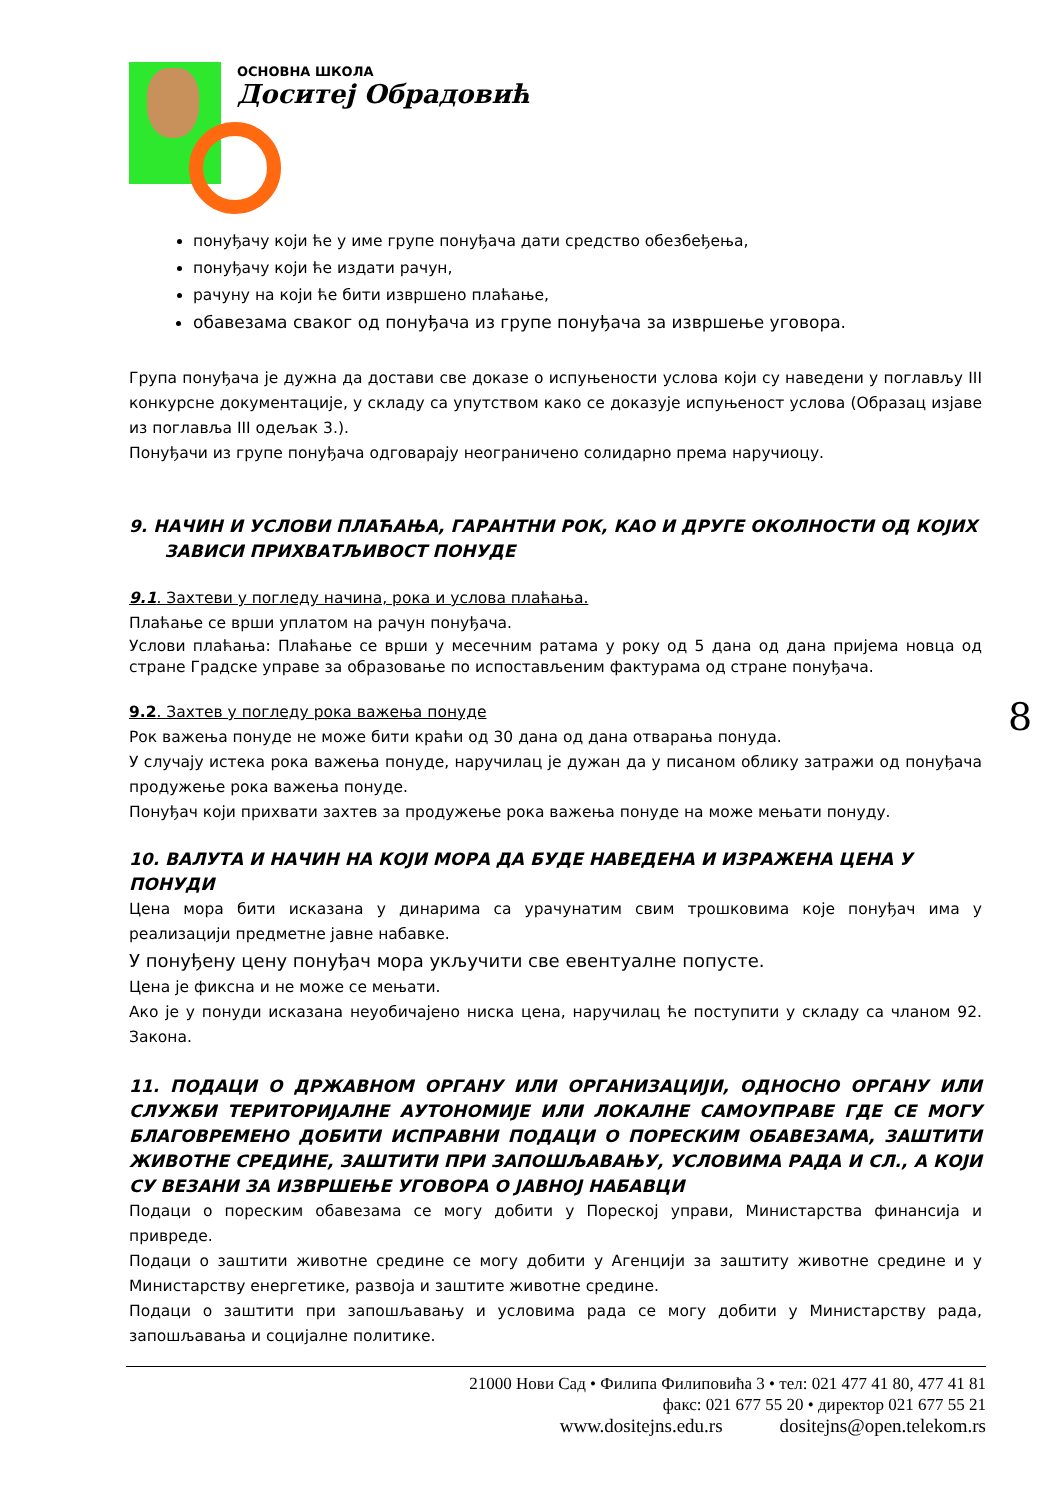ОСНОВНА ШКОЛА
Доситеј Обрадовић
понуђачу који ће у име групе понуђача дати средство обезбеђења,
понуђачу који ће издати рачун,
рачуну на који ће бити извршено плаћање,
обавезама сваког од понуђача из групе понуђача за извршење уговора.
Група понуђача је дужна да достави све доказе о испуњености услова који су наведени у поглављу III конкурсне документације, у складу са упутством како се доказује испуњеност услова (Образац изјаве из поглавља III одељак 3.).
Понуђачи из групе понуђача одговарају неограничено солидарно према наручиоцу.
9. НАЧИН И УСЛОВИ ПЛАЋАЊА, ГАРАНТНИ РОК, КАО И ДРУГЕ ОКОЛНОСТИ ОД КОЈИХ
ЗАВИСИ ПРИХВАТЉИВОСТ ПОНУДЕ
9.1. Захтеви у погледу начина, рока и услова плаћања.
Плаћање се врши уплатом на рачун понуђача.
Услови плаћања: Плаћање се врши у месечним ратама у року од 5 дана од дана пријема новца од стране Градске управе за образовање по испостављеним фактурама од стране понуђача.
9.2. Захтев у погледу рока важења понуде
Рок важења понуде не може бити краћи од 30 дана од дана отварања понуда.
У случају истека рока важења понуде, наручилац је дужан да у писаном облику затражи од понуђача продужење рока важења понуде.
Понуђач који прихвати захтев за продужење рока важења понуде на може мењати понуду.
10. ВАЛУТА И НАЧИН НА КОЈИ МОРА ДА БУДЕ НАВЕДЕНА И ИЗРАЖЕНА ЦЕНА У ПОНУДИ
Цена мора бити исказана у динарима са урачунатим свим трошковима које понуђач има у реализацији предметне јавне набавке.
У понуђену цену понуђач мора укључити све евентуалне попусте.
Цена је фиксна и не може се мењати.
Ако је у понуди исказана неуобичајено ниска цена, наручилац ће поступити у складу са чланом 92. Закона.
11. ПОДАЦИ О ДРЖАВНОМ ОРГАНУ ИЛИ ОРГАНИЗАЦИЈИ, ОДНОСНО ОРГАНУ ИЛИ СЛУЖБИ ТЕРИТОРИЈАЛНЕ АУТОНОМИЈЕ ИЛИ ЛОКАЛНЕ САМОУПРАВЕ ГДЕ СЕ МОГУ БЛАГОВРЕМЕНО ДОБИТИ ИСПРАВНИ ПОДАЦИ О ПОРЕСКИМ ОБАВЕЗАМА, ЗАШТИТИ ЖИВОТНЕ СРЕДИНЕ, ЗАШТИТИ ПРИ ЗАПОШЉАВАЊУ, УСЛОВИМА РАДА И СЛ., А КОЈИ СУ ВЕЗАНИ ЗА ИЗВРШЕЊЕ УГОВОРА О ЈАВНОЈ НАБАВЦИ
Подаци о пореским обавезама се могу добити у Пореској управи, Министарства финансија и привреде.
Подаци о заштити животне средине се могу добити у Агенцији за заштиту животне средине и у Министарству енергетике, развоја и заштите животне средине.
Подаци о заштити при запошљавању и условима рада се могу добити у Министарству рада, запошљавања и социјалне политике.
8
21000 Нови Сад • Филипа Филиповића 3 • тел: 021 477 41 80, 477 41 81
факс: 021 677 55 20 • директор 021 677 55 21
www.dositejns.edu.rs dositejns@open.telekom.rs